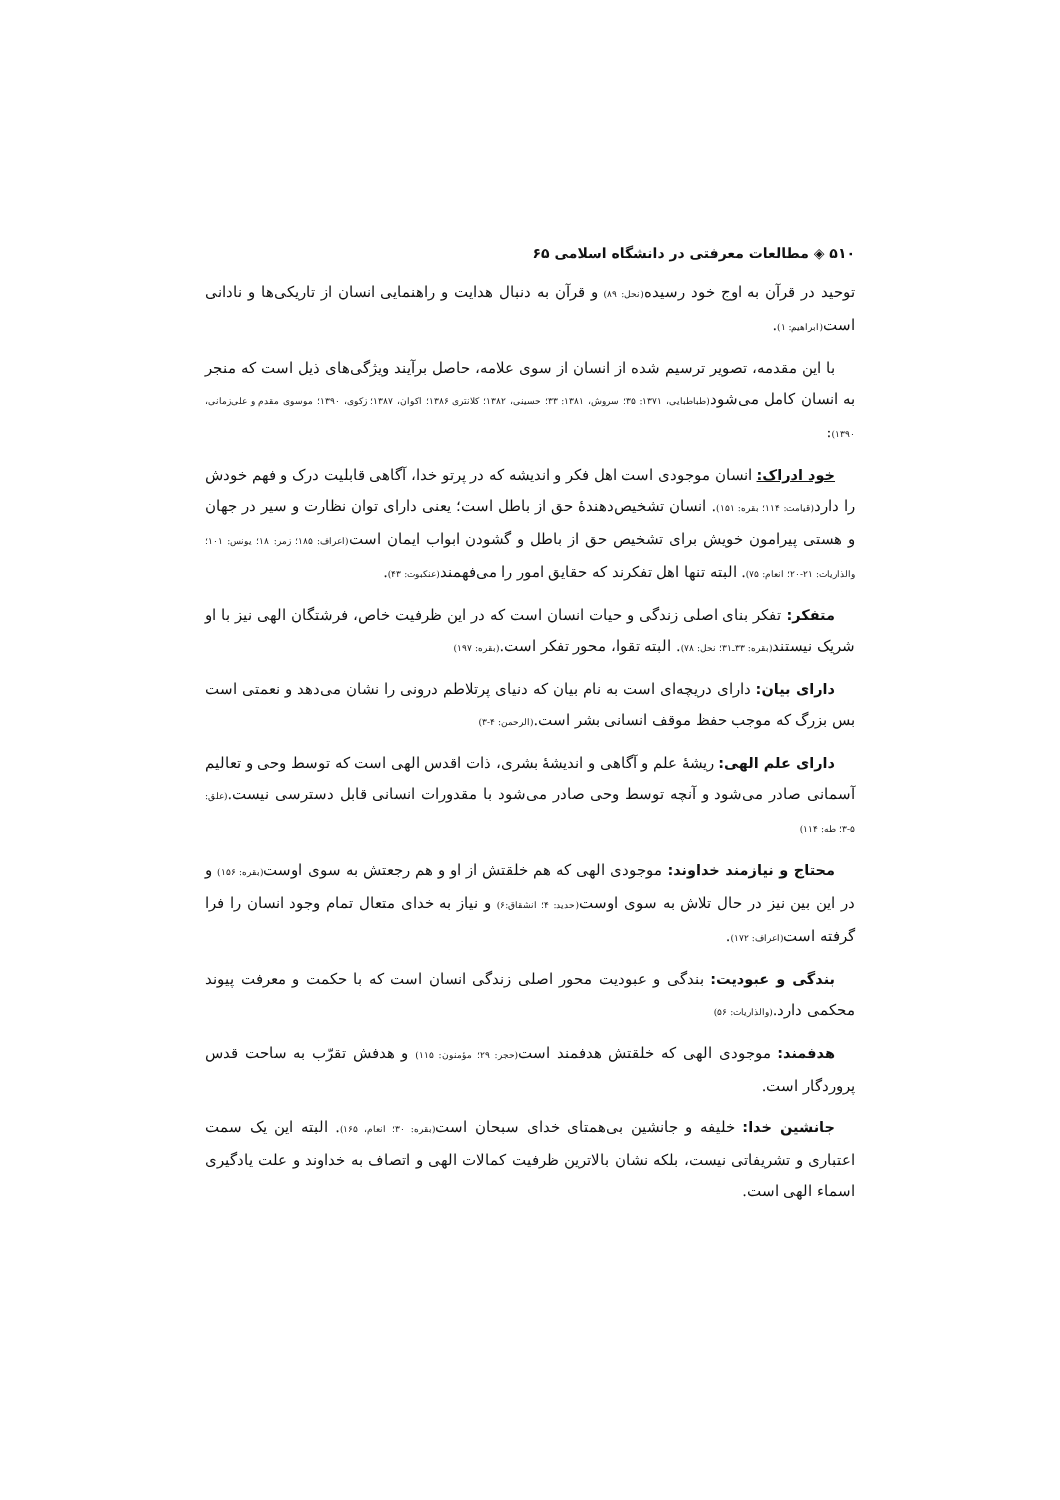۵۱۰ ◈ مطالعات معرفتی در دانشگاه اسلامی ۶۵
توحید در قرآن به اوج خود رسیده(نحل: ۸۹) و قرآن به دنبال هدایت و راهنمایی انسان از تاریکی‌ها و نادانی است(ابراهیم: ۱).
با این مقدمه، تصویر ترسیم شده از انسان از سوی علامه، حاصل برآیند ویژگی‌های ذیل است که منجر به انسان کامل می‌شود(طباطبایی، ۱۳۷۱: ۳۵؛ سروش، ۱۳۸۱: ۳۳؛ حسینی، ۱۳۸۲؛ کلانتری ۱۳۸۶؛ اکوان، ۱۳۸۷؛ زکوی، ۱۳۹۰؛ موسوی مقدم و علی‌زمانی، ۱۳۹۰):
خود ادراک: انسان موجودی است اهل فکر و اندیشه که در پرتو خدا، آگاهی قابلیت درک و فهم خودش را دارد(قیامت: ۱۱۴؛ بقره: ۱۵۱). انسان تشخیص‌دهندهٔ حق از باطل است؛ یعنی دارای توان نظارت و سیر در جهان و هستی پیرامون خویش برای تشخیص حق از باطل و گشودن ابواب ایمان است(اعراف: ۱۸۵؛ زمر: ۱۸؛ یونس: ۱۰۱؛ والذاریات: ۲۱-۲۰؛ انعام: ۷۵). البته تنها اهل تفکرند که حقایق امور را می‌فهمند(عنکبوت: ۴۳).
متفکر: تفکر بنای اصلی زندگی و حیات انسان است که در این ظرفیت خاص، فرشتگان الهی نیز با او شریک نیستند(بقره: ۳۳ـ۳۱؛ نحل: ۷۸). البته تقوا، محور تفکر است.(بقره: ۱۹۷)
دارای بیان: دارای دریچه‌ای است به نام بیان که دنیای پرتلاطم درونی را نشان می‌دهد و نعمتی است بس بزرگ که موجب حفظ موقف انسانی بشر است.(الرحمن: ۴-۳)
دارای علم الهی: ریشهٔ علم و آگاهی و اندیشهٔ بشری، ذات اقدس الهی است که توسط وحی و تعالیم آسمانی صادر می‌شود و آنچه توسط وحی صادر می‌شود با مقدورات انسانی قابل دسترسی نیست.(علق: ۵-۳؛ طه: ۱۱۴)
محتاج و نیازمند خداوند: موجودی الهی که هم خلقتش از او و هم رجعتش به سوی اوست(بقره: ۱۵۶) و در این بین نیز در حال تلاش به سوی اوست(حدید: ۴؛ انشقاق:۶) و نیاز به خدای متعال تمام وجود انسان را فرا گرفته است(اعراف: ۱۷۲).
بندگی و عبودیت: بندگی و عبودیت محور اصلی زندگی انسان است که با حکمت و معرفت پیوند محکمی دارد.(والذاریات: ۵۶)
هدفمند: موجودی الهی که خلقتش هدفمند است(حجر: ۲۹؛ مؤمنون: ۱۱۵) و هدفش تقرّب به ساحت قدس پروردگار است.
جانشین خدا: خلیفه و جانشین بی‌همتای خدای سبحان است(بقره: ۳۰؛ انعام، ۱۶۵). البته این یک سمت اعتباری و تشریفاتی نیست، بلکه نشان بالاترین ظرفیت کمالات الهی و اتصاف به خداوند و علت یادگیری اسماء الهی است.